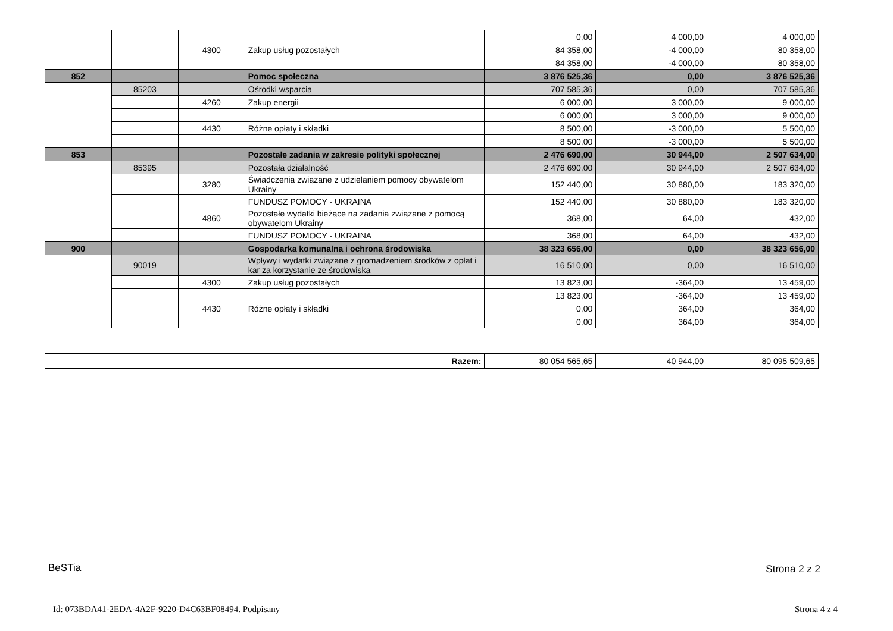| | | | | 0,00 | 4 000,00 | 4 000,00 |
| | | 4300 | Zakup usług pozostałych | 84 358,00 | -4 000,00 | 80 358,00 |
| | | | | 84 358,00 | -4 000,00 | 80 358,00 |
| 852 | | | Pomoc społeczna | 3 876 525,36 | 0,00 | 3 876 525,36 |
| | 85203 | | Ośrodki wsparcia | 707 585,36 | 0,00 | 707 585,36 |
| | | 4260 | Zakup energii | 6 000,00 | 3 000,00 | 9 000,00 |
| | | | | 6 000,00 | 3 000,00 | 9 000,00 |
| | | 4430 | Różne opłaty i składki | 8 500,00 | -3 000,00 | 5 500,00 |
| | | | | 8 500,00 | -3 000,00 | 5 500,00 |
| 853 | | | Pozostałe zadania w zakresie polityki społecznej | 2 476 690,00 | 30 944,00 | 2 507 634,00 |
| | 85395 | | Pozostała działalność | 2 476 690,00 | 30 944,00 | 2 507 634,00 |
| | | 3280 | Świadczenia związane z udzielaniem pomocy obywatelom Ukrainy | 152 440,00 | 30 880,00 | 183 320,00 |
| | | | FUNDUSZ POMOCY - UKRAINA | 152 440,00 | 30 880,00 | 183 320,00 |
| | | 4860 | Pozostałe wydatki bieżące na zadania związane z pomocą obywatelom Ukrainy | 368,00 | 64,00 | 432,00 |
| | | | FUNDUSZ POMOCY - UKRAINA | 368,00 | 64,00 | 432,00 |
| 900 | | | Gospodarka komunalna i ochrona środowiska | 38 323 656,00 | 0,00 | 38 323 656,00 |
| | 90019 | | Wpływy i wydatki związane z gromadzeniem środków z opłat i kar za korzystanie ze środowiska | 16 510,00 | 0,00 | 16 510,00 |
| | | 4300 | Zakup usług pozostałych | 13 823,00 | -364,00 | 13 459,00 |
| | | | | 13 823,00 | -364,00 | 13 459,00 |
| | | 4430 | Różne opłaty i składki | 0,00 | 364,00 | 364,00 |
| | | | | 0,00 | 364,00 | 364,00 |
| Razem: | 80 054 565,65 | 40 944,00 | 80 095 509,65 |
BeSTia Strona 2 z 2
Id: 073BDA41-2EDA-4A2F-9220-D4C63BF08494. Podpisany
Strona 4 z 4